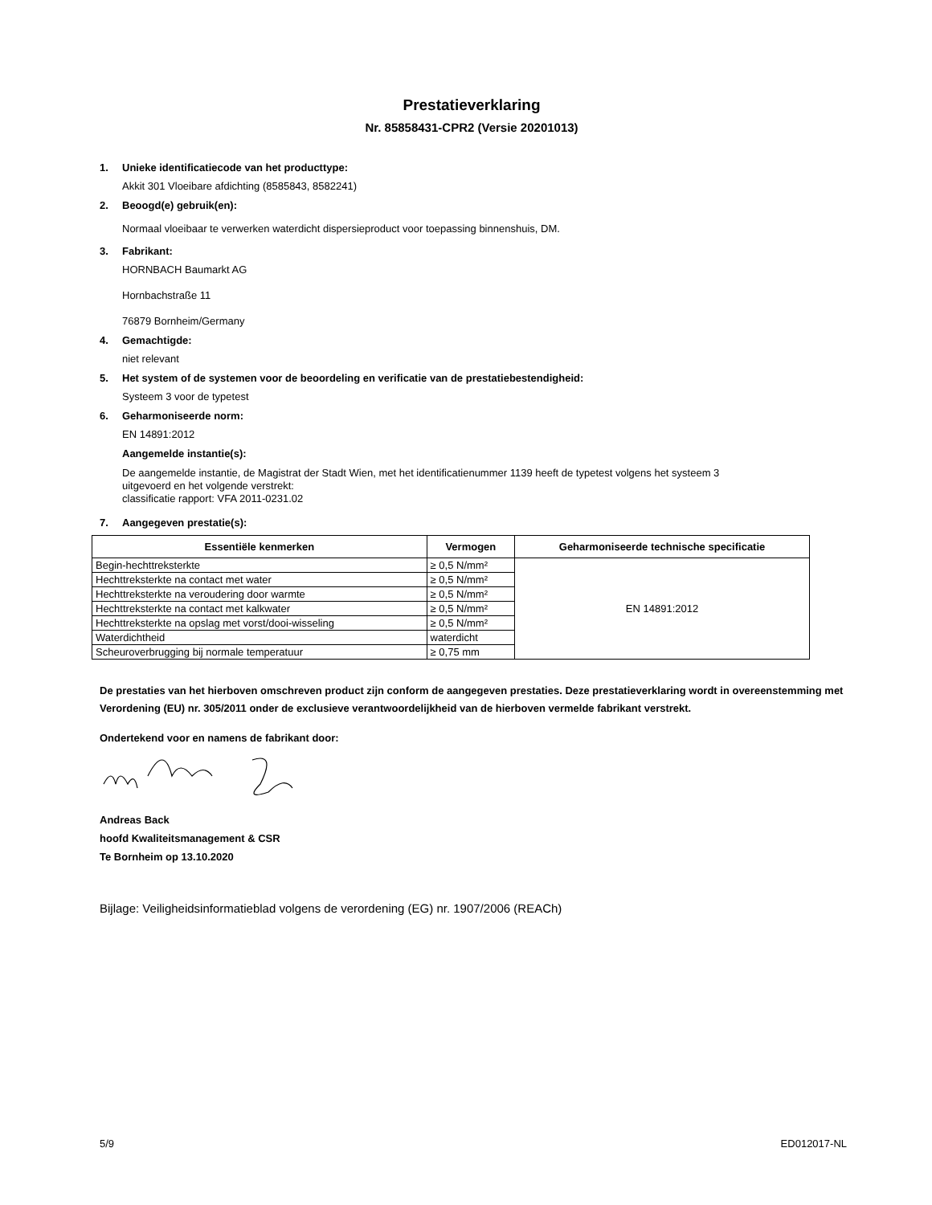Prestatieverklaring
Nr. 85858431-CPR2 (Versie 20201013)
1. Unieke identificatiecode van het producttype:
Akkit 301 Vloeibare afdichting (8585843, 8582241)
2. Beoogd(e) gebruik(en):
Normaal vloeibaar te verwerken waterdicht dispersieproduct voor toepassing binnenshuis, DM.
3. Fabrikant:
HORNBACH Baumarkt AG
Hornbachstraße 11
76879 Bornheim/Germany
4. Gemachtigde:
niet relevant
5. Het system of de systemen voor de beoordeling en verificatie van de prestatiebestendigheid:
Systeem 3 voor de typetest
6. Geharmoniseerde norm:
EN 14891:2012
Aangemelde instantie(s):
De aangemelde instantie, de Magistrat der Stadt Wien, met het identificatienummer 1139 heeft de typetest volgens het systeem 3
uitgevoerd en het volgende verstrekt:
classificatie rapport: VFA 2011-0231.02
7. Aangegeven prestatie(s):
| Essentiële kenmerken | Vermogen | Geharmoniseerde technische specificatie |
| --- | --- | --- |
| Begin-hechttreksterkte | ≥ 0,5 N/mm² | EN 14891:2012 |
| Hechttreksterkte na contact met water | ≥ 0,5 N/mm² | |
| Hechttreksterkte na veroudering door warmte | ≥ 0,5 N/mm² | |
| Hechttreksterkte na contact met kalkwater | ≥ 0,5 N/mm² | |
| Hechttreksterkte na opslag met vorst/dooi-wisseling | ≥ 0,5 N/mm² | |
| Waterdichtheid | waterdicht | |
| Scheuroverbrugging bij normale temperatuur | ≥ 0,75 mm | |
De prestaties van het hierboven omschreven product zijn conform de aangegeven prestaties. Deze prestatieverklaring wordt in overeenstemming met Verordening (EU) nr. 305/2011 onder de exclusieve verantwoordelijkheid van de hierboven vermelde fabrikant verstrekt.
Ondertekend voor en namens de fabrikant door:
Andreas Back
hoofd Kwaliteitsmanagement & CSR
Te Bornheim op 13.10.2020
Bijlage: Veiligheidsinformatieblad volgens de verordening (EG) nr. 1907/2006 (REACh)
5/9 ED012017-NL